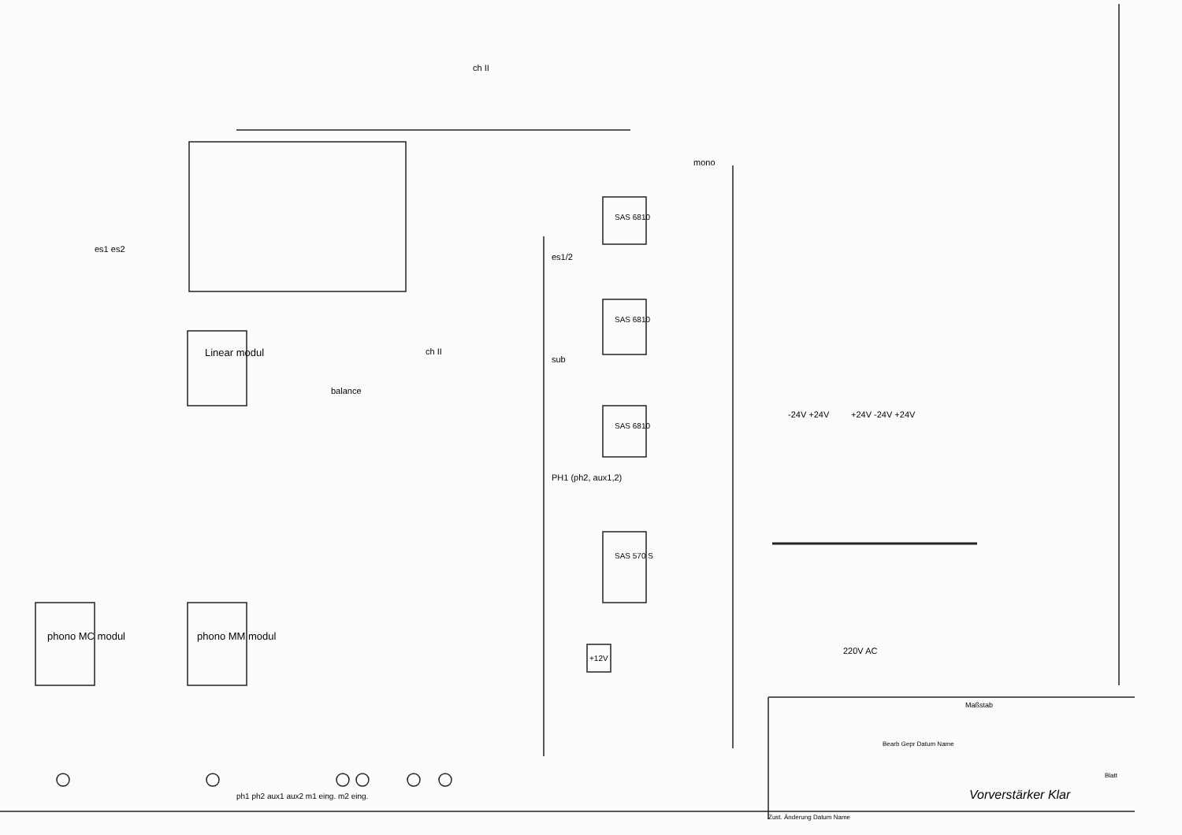Linear modul
phono MC modul phono MM modul
SAS 6810
SAS 6810
SAS 6810
SAS 570 S
+12V
es1 es2
ch II
ch II
balance
es1/2
sub
PH1 (ph2, aux1,2)
mono
-24V +24V +24V -24V +24V
220V AC
ph1 ph2 aux1 aux2 m1 eing. m2 eing.
Maßstab
Bearb Gepr Datum Name
Zust. Änderung Datum Name
Blatt
Vorverstärker Klar